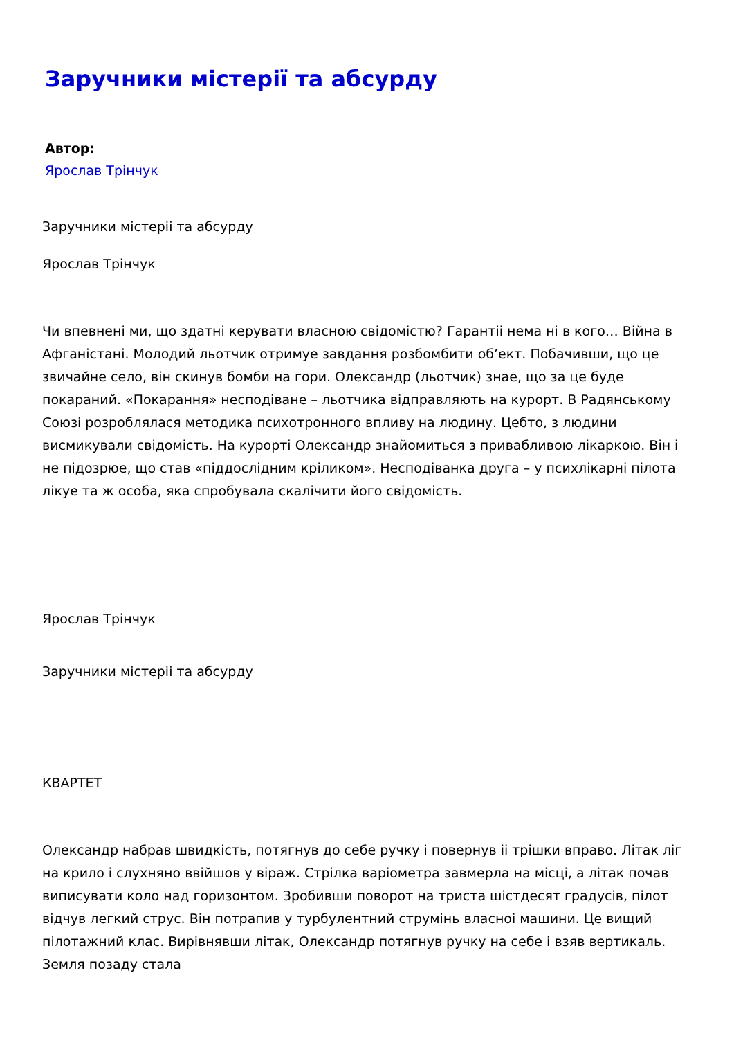Заручники містерії та абсурду
Автор:
Ярослав Трінчук
Заручники містерii та абсурду
Ярослав Трінчук
Чи впевнені ми, що здатні керувати власною свідомістю? Гарантii нема ні в кого… Війна в Афганістані. Молодий льотчик отримуе завдання розбомбити об’ект. Побачивши, що це звичайне село, він скинув бомби на гори. Олександр (льотчик) знае, що за це буде покараний. «Покарання» несподіване – льотчика відправляють на курорт. В Радянському Союзі розроблялася методика психотронного впливу на людину. Цебто, з людини висмикували свідомість. На курорті Олександр знайомиться з привабливою лікаркою. Він і не підозрюе, що став «піддослідним кріликом». Несподіванка друга – у психлікарні пілота лікуе та ж особа, яка спробувала скалічити його свідомість.
Ярослав Трінчук
Заручники містерii та абсурду
КВАРТЕТ
Олександр набрав швидкість, потягнув до себе ручку і повернув ii трішки вправо. Літак ліг на крило і слухняно ввійшов у віраж. Стрілка варіометра завмерла на місці, а літак почав виписувати коло над горизонтом. Зробивши поворот на триста шістдесят градусів, пілот відчув легкий струс. Він потрапив у турбулентний струмінь власноі машини. Це вищий пілотажний клас. Вирівнявши літак, Олександр потягнув ручку на себе і взяв вертикаль. Земля позаду стала